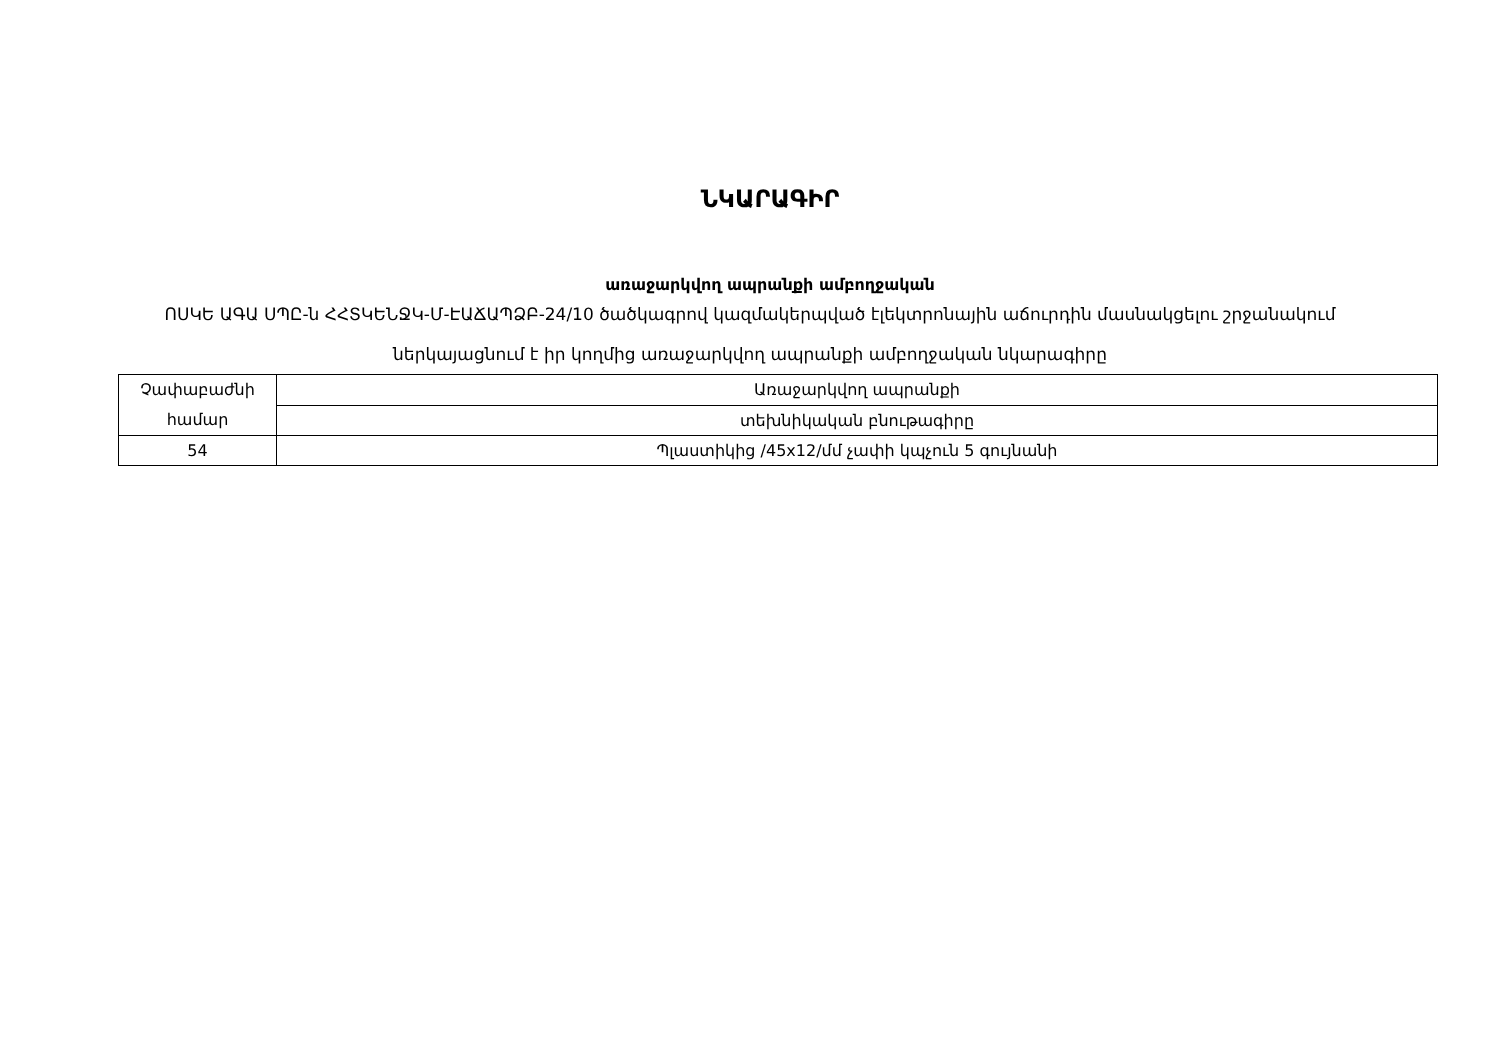ՆԿԱՐԱԳԻՐ
առաջարկվող ապրանքի ամբողջական
ՈՍԿԵ ԱԳԱ ՍՊԸ-ն ՀՀՏԿԵՆՋԿ-Մ-ԷԱՃԱՊՁԲ-24/10 ծածկագրով կազմակերպված էլեկտրոնային աճուրդին մասնակցելու շրջանակում ներկայացնում է իր կողմից առաջարկվող ապրանքի ամբողջական նկարագիրը
| Չափաբաժնի համար | Առաջարկվող ապրանքի |
| | տեխնիկական բնութագիրը |
| 54 | Պլաստիկից /45x12/մմ չափի կպչուն 5 գույնանի |